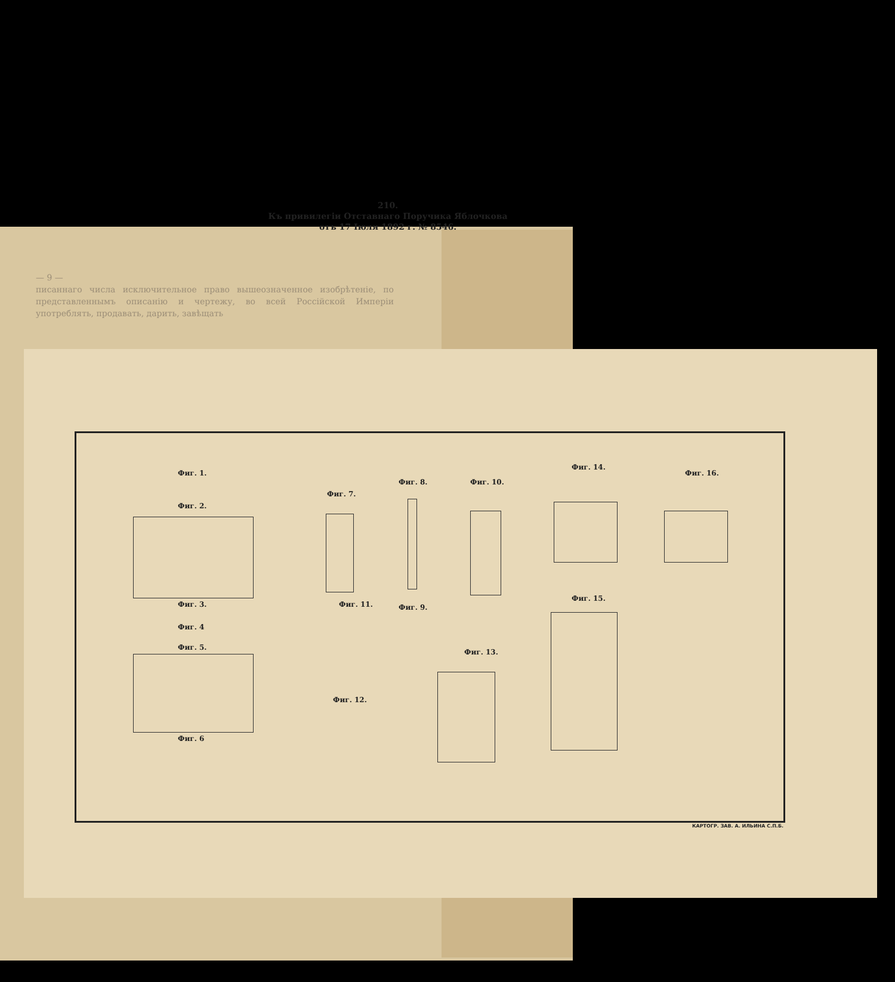— 9 —
писаннаго числа исключительное право вышеозначенное изобрѣтеніе, по представленнымъ описанію и чертежу, во всей Россійской Имперіи употреблять, продавать, дарить, завѣщать
210.
Къ привилегіи Отставнаго Поручика Яблочкова
отъ 17 Іюля 1892 г. № 8546.
Фиг. 1.
Фиг. 2.
Фиг. 3.
Фиг. 4
Фиг. 5.
Фиг. 6
Фиг. 7.
Фиг. 11.
Фиг. 12.
Фиг. 8.
Фиг. 9.
Фиг. 10.
Фиг. 13.
Фиг. 14.
Фиг. 16.
Фиг. 15.
КАРТОГР. ЗАВ. А. ИЛЬИНА С.П.Б.